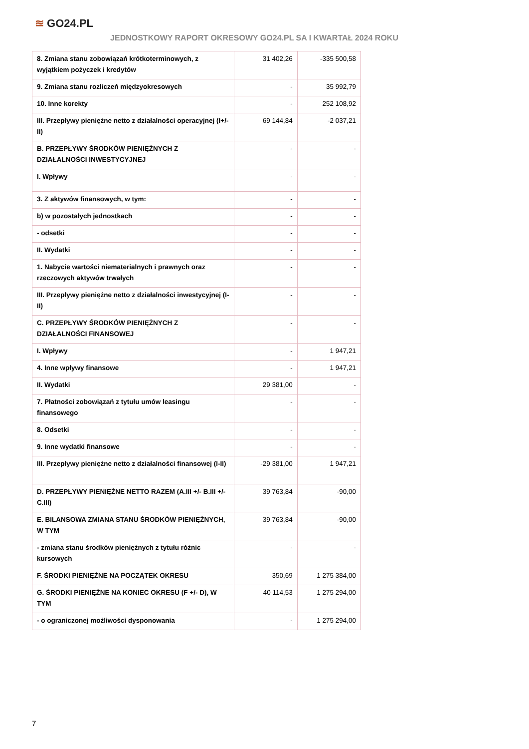≊ GO24.PL
JEDNOSTKOWY RAPORT OKRESOWY GO24.PL SA I KWARTAŁ 2024 ROKU
| 8. Zmiana stanu zobowiązań krótkoterminowych, z wyjątkiem pożyczek i kredytów | 31 402,26 | -335 500,58 |
| 9. Zmiana stanu rozliczeń międzyokresowych | - | 35 992,79 |
| 10. Inne korekty | - | 252 108,92 |
| III. Przepływy pieniężne netto z działalności operacyjnej (I+/-II) | 69 144,84 | -2 037,21 |
| B. PRZEPŁYWY ŚRODKÓW PIENIĘŻNYCH Z DZIAŁALNOŚCI INWESTYCYJNEJ | - | - |
| I. Wpływy | - | - |
| 3. Z aktywów finansowych, w tym: | - | - |
| b) w pozostałych jednostkach | - | - |
| - odsetki | - | - |
| II. Wydatki | - | - |
| 1. Nabycie wartości niematerialnych i prawnych oraz rzeczowych aktywów trwałych | - | - |
| III. Przepływy pieniężne netto z działalności inwestycyjnej (I-II) | - | - |
| C. PRZEPŁYWY ŚRODKÓW PIENIĘŻNYCH Z DZIAŁALNOŚCI FINANSOWEJ | - | - |
| I. Wpływy | - | 1 947,21 |
| 4. Inne wpływy finansowe | - | 1 947,21 |
| II. Wydatki | 29 381,00 | - |
| 7. Płatności zobowiązań z tytułu umów leasingu finansowego | - | - |
| 8. Odsetki | - | - |
| 9. Inne wydatki finansowe | - | - |
| III. Przepływy pieniężne netto z działalności finansowej (I-II) | -29 381,00 | 1 947,21 |
| D. PRZEPŁYWY PIENIĘŻNE NETTO RAZEM (A.III +/- B.III +/- C.III) | 39 763,84 | -90,00 |
| E. BILANSOWA ZMIANA STANU ŚRODKÓW PIENIĘŻNYCH, W TYM | 39 763,84 | -90,00 |
| - zmiana stanu środków pieniężnych z tytułu różnic kursowych | - | - |
| F. ŚRODKI PIENIĘŻNE NA POCZĄTEK OKRESU | 350,69 | 1 275 384,00 |
| G. ŚRODKI PIENIĘŻNE NA KONIEC OKRESU (F +/- D), W TYM | 40 114,53 | 1 275 294,00 |
| - o ograniczonej możliwości dysponowania | - | 1 275 294,00 |
7